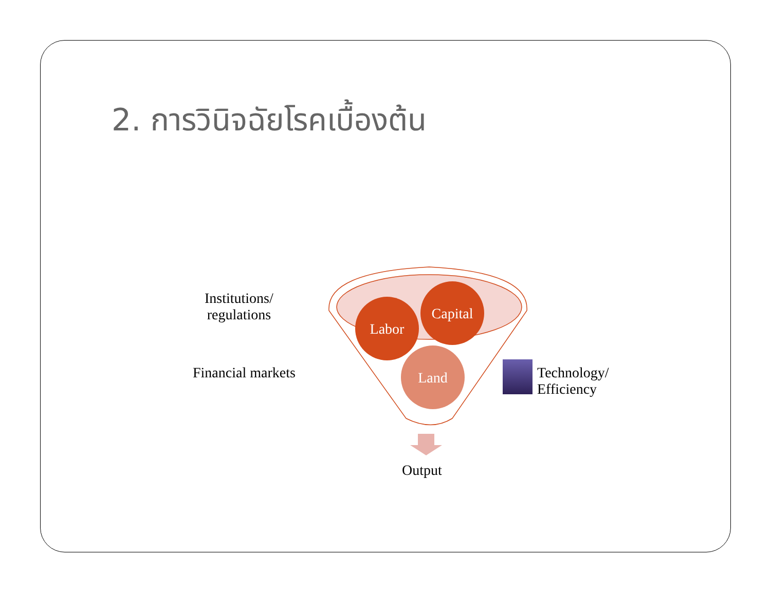2. การวินิจฉัยโรคเบื้องต้น
Labor
Capital
Land
Institutions/
regulations
Financial markets
Technology/
Efficiency
Output